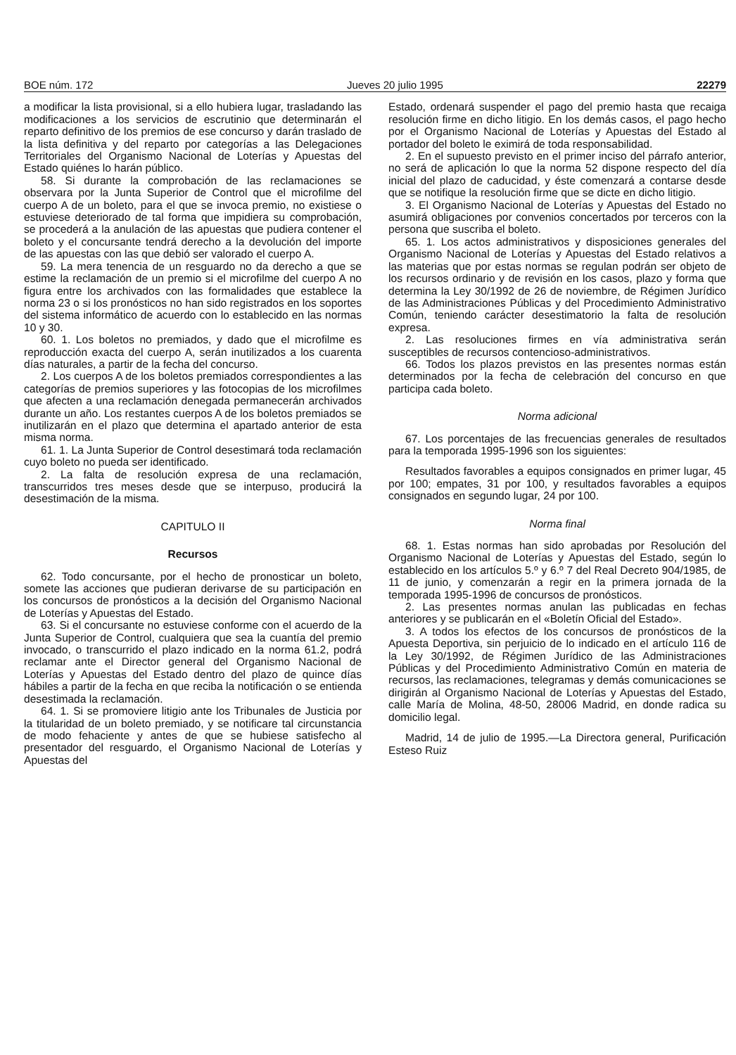BOE núm. 172 Jueves 20 julio 1995 22279
a modificar la lista provisional, si a ello hubiera lugar, trasladando las modificaciones a los servicios de escrutinio que determinarán el reparto definitivo de los premios de ese concurso y darán traslado de la lista definitiva y del reparto por categorías a las Delegaciones Territoriales del Organismo Nacional de Loterías y Apuestas del Estado quiénes lo harán público.
58. Si durante la comprobación de las reclamaciones se observara por la Junta Superior de Control que el microfilme del cuerpo A de un boleto, para el que se invoca premio, no existiese o estuviese deteriorado de tal forma que impidiera su comprobación, se procederá a la anulación de las apuestas que pudiera contener el boleto y el concursante tendrá derecho a la devolución del importe de las apuestas con las que debió ser valorado el cuerpo A.
59. La mera tenencia de un resguardo no da derecho a que se estime la reclamación de un premio si el microfilme del cuerpo A no figura entre los archivados con las formalidades que establece la norma 23 o si los pronósticos no han sido registrados en los soportes del sistema informático de acuerdo con lo establecido en las normas 10 y 30.
60. 1. Los boletos no premiados, y dado que el microfilme es reproducción exacta del cuerpo A, serán inutilizados a los cuarenta días naturales, a partir de la fecha del concurso.
2. Los cuerpos A de los boletos premiados correspondientes a las categorías de premios superiores y las fotocopias de los microfilmes que afecten a una reclamación denegada permanecerán archivados durante un año. Los restantes cuerpos A de los boletos premiados se inutilizarán en el plazo que determina el apartado anterior de esta misma norma.
61. 1. La Junta Superior de Control desestimará toda reclamación cuyo boleto no pueda ser identificado.
2. La falta de resolución expresa de una reclamación, transcurridos tres meses desde que se interpuso, producirá la desestimación de la misma.
CAPITULO II
Recursos
62. Todo concursante, por el hecho de pronosticar un boleto, somete las acciones que pudieran derivarse de su participación en los concursos de pronósticos a la decisión del Organismo Nacional de Loterías y Apuestas del Estado.
63. Si el concursante no estuviese conforme con el acuerdo de la Junta Superior de Control, cualquiera que sea la cuantía del premio invocado, o transcurrido el plazo indicado en la norma 61.2, podrá reclamar ante el Director general del Organismo Nacional de Loterías y Apuestas del Estado dentro del plazo de quince días hábiles a partir de la fecha en que reciba la notificación o se entienda desestimada la reclamación.
64. 1. Si se promoviere litigio ante los Tribunales de Justicia por la titularidad de un boleto premiado, y se notificare tal circunstancia de modo fehaciente y antes de que se hubiese satisfecho al presentador del resguardo, el Organismo Nacional de Loterías y Apuestas del
Estado, ordenará suspender el pago del premio hasta que recaiga resolución firme en dicho litigio. En los demás casos, el pago hecho por el Organismo Nacional de Loterías y Apuestas del Estado al portador del boleto le eximirá de toda responsabilidad.
2. En el supuesto previsto en el primer inciso del párrafo anterior, no será de aplicación lo que la norma 52 dispone respecto del día inicial del plazo de caducidad, y éste comenzará a contarse desde que se notifique la resolución firme que se dicte en dicho litigio.
3. El Organismo Nacional de Loterías y Apuestas del Estado no asumirá obligaciones por convenios concertados por terceros con la persona que suscriba el boleto.
65. 1. Los actos administrativos y disposiciones generales del Organismo Nacional de Loterías y Apuestas del Estado relativos a las materias que por estas normas se regulan podrán ser objeto de los recursos ordinario y de revisión en los casos, plazo y forma que determina la Ley 30/1992 de 26 de noviembre, de Régimen Jurídico de las Administraciones Públicas y del Procedimiento Administrativo Común, teniendo carácter desestimatorio la falta de resolución expresa.
2. Las resoluciones firmes en vía administrativa serán susceptibles de recursos contencioso-administrativos.
66. Todos los plazos previstos en las presentes normas están determinados por la fecha de celebración del concurso en que participa cada boleto.
Norma adicional
67. Los porcentajes de las frecuencias generales de resultados para la temporada 1995-1996 son los siguientes:
Resultados favorables a equipos consignados en primer lugar, 45 por 100; empates, 31 por 100, y resultados favorables a equipos consignados en segundo lugar, 24 por 100.
Norma final
68. 1. Estas normas han sido aprobadas por Resolución del Organismo Nacional de Loterías y Apuestas del Estado, según lo establecido en los artículos 5.º y 6.º 7 del Real Decreto 904/1985, de 11 de junio, y comenzarán a regir en la primera jornada de la temporada 1995-1996 de concursos de pronósticos.
2. Las presentes normas anulan las publicadas en fechas anteriores y se publicarán en el «Boletín Oficial del Estado».
3. A todos los efectos de los concursos de pronósticos de la Apuesta Deportiva, sin perjuicio de lo indicado en el artículo 116 de la Ley 30/1992, de Régimen Jurídico de las Administraciones Públicas y del Procedimiento Administrativo Común en materia de recursos, las reclamaciones, telegramas y demás comunicaciones se dirigirán al Organismo Nacional de Loterías y Apuestas del Estado, calle María de Molina, 48-50, 28006 Madrid, en donde radica su domicilio legal.
Madrid, 14 de julio de 1995.—La Directora general, Purificación Esteso Ruiz